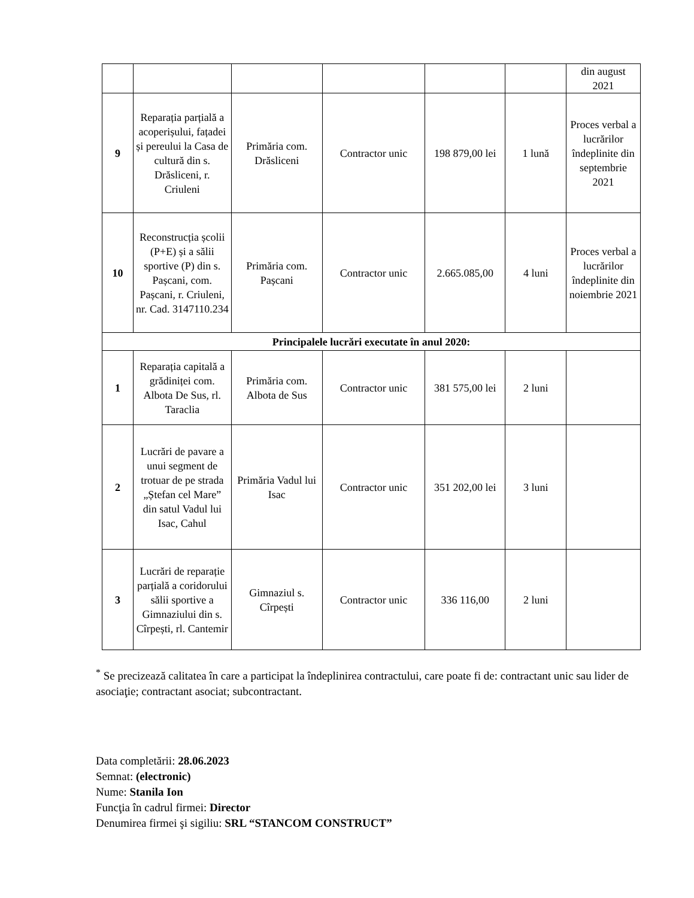| | | | | | | din august 2021 |
| 9 | Reparația parțială a acoperișului, fațadei și pereului la Casa de cultură din s. Drăsliceni, r. Criuleni | Primăria com. Drăsliceni | Contractor unic | 198 879,00 lei | 1 lună | Proces verbal a lucrărilor îndeplinite din septembrie 2021 |
| 10 | Reconstrucția școlii (P+E) și a sălii sportive (P) din s. Pașcani, com. Pașcani, r. Criuleni, nr. Cad. 3147110.234 | Primăria com. Pașcani | Contractor unic | 2.665.085,00 | 4 luni | Proces verbal a lucrărilor îndeplinite din noiembrie 2021 |
| Principalele lucrări executate în anul 2020: | | | | | | |
| 1 | Reparația capitală a grădiniței com. Albota De Sus, rl. Taraclia | Primăria com. Albota de Sus | Contractor unic | 381 575,00 lei | 2 luni | |
| 2 | Lucrări de pavare a unui segment de trotuar de pe strada „Ștefan cel Mare” din satul Vadul lui Isac, Cahul | Primăria Vadul lui Isac | Contractor unic | 351 202,00 lei | 3 luni | |
| 3 | Lucrări de reparație parțială a coridorului sălii sportive a Gimnaziului din s. Cîrpești, rl. Cantemir | Gimnaziul s. Cîrpești | Contractor unic | 336 116,00 | 2 luni | |
<sup>*</sup> Se precizează calitatea în care a participat la îndeplinirea contractului, care poate fi de: contractant unic sau lider de asociaţie; contractant asociat; subcontractant.
Data completării: 28.06.2023
Semnat: (electronic)
Nume: Stanila Ion
Funcţia în cadrul firmei: Director
Denumirea firmei şi sigiliu: SRL “STANCOM CONSTRUCT”